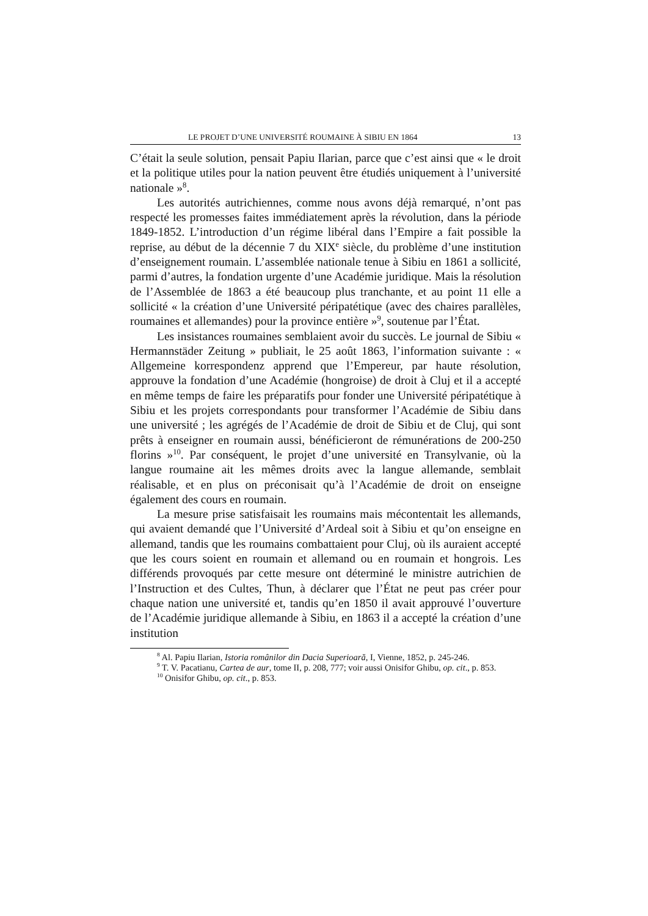LE PROJET D’UNE UNIVERSITÉ ROUMAINE À SIBIU EN 1864 13
C’était la seule solution, pensait Papiu Ilarian, parce que c’est ainsi que « le droit et la politique utiles pour la nation peuvent être étudiés uniquement à l’université nationale »<sup>8</sup>.
Les autorités autrichiennes, comme nous avons déjà remarqué, n’ont pas respecté les promesses faites immédiatement après la révolution, dans la période 1849-1852. L’introduction d’un régime libéral dans l’Empire a fait possible la reprise, au début de la décennie 7 du XIX<sup>e</sup> siècle, du problème d’une institution d’enseignement roumain. L’assemblée nationale tenue à Sibiu en 1861 a sollicité, parmi d’autres, la fondation urgente d’une Académie juridique. Mais la résolution de l’Assemblée de 1863 a été beaucoup plus tranchante, et au point 11 elle a sollicité « la création d’une Université péripatétique (avec des chaires parallèles, roumaines et allemandes) pour la province entière »<sup>9</sup>, soutenue par l’État.
Les insistances roumaines semblaient avoir du succès. Le journal de Sibiu « Hermannstäder Zeitung » publiait, le 25 août 1863, l’information suivante : « Allgemeine korrespondenz apprend que l’Empereur, par haute résolution, approuve la fondation d’une Académie (hongroise) de droit à Cluj et il a accepté en même temps de faire les préparatifs pour fonder une Université péripatétique à Sibiu et les projets correspondants pour transformer l’Académie de Sibiu dans une université ; les agrégés de l’Académie de droit de Sibiu et de Cluj, qui sont prêts à enseigner en roumain aussi, bénéficieront de rémunérations de 200-250 florins »<sup>10</sup>. Par conséquent, le projet d’une université en Transylvanie, où la langue roumaine ait les mêmes droits avec la langue allemande, semblait réalisable, et en plus on préconisait qu’à l’Académie de droit on enseigne également des cours en roumain.
La mesure prise satisfaisait les roumains mais mécontentait les allemands, qui avaient demandé que l’Université d’Ardeal soit à Sibiu et qu’on enseigne en allemand, tandis que les roumains combattaient pour Cluj, où ils auraient accepté que les cours soient en roumain et allemand ou en roumain et hongrois. Les différends provoqués par cette mesure ont déterminé le ministre autrichien de l’Instruction et des Cultes, Thun, à déclarer que l’État ne peut pas créer pour chaque nation une université et, tandis qu’en 1850 il avait approuvé l’ouverture de l’Académie juridique allemande à Sibiu, en 1863 il a accepté la création d’une institution
<sup>8</sup> Al. Papiu Ilarian, Istoria românilor din Dacia Superioară, I, Vienne, 1852, p. 245-246.
<sup>9</sup> T. V. Pacatianu, Cartea de aur, tome II, p. 208, 777; voir aussi Onisifor Ghibu, op. cit., p. 853.
<sup>10</sup> Onisifor Ghibu, op. cit., p. 853.